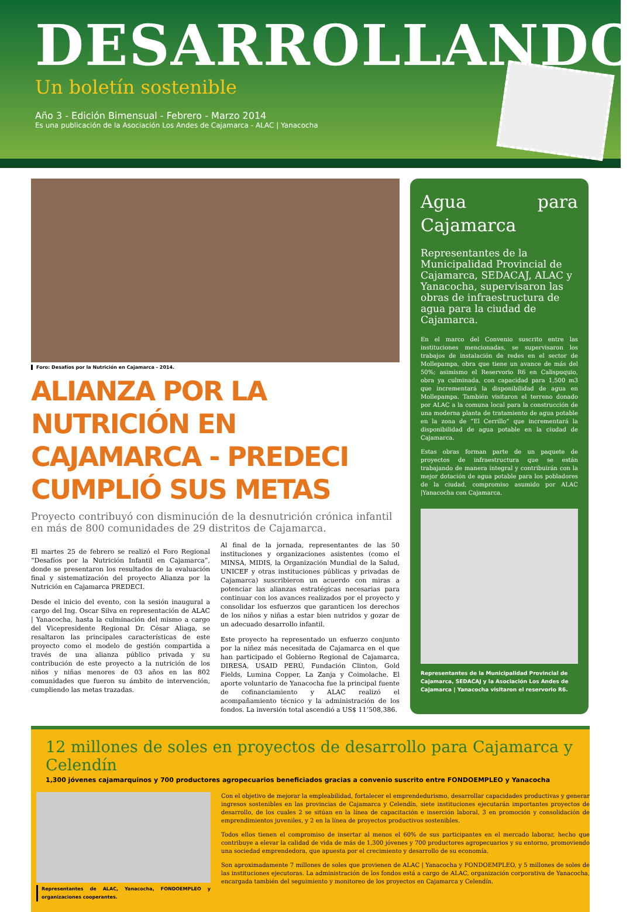DESARROLLANDO
Un boletín sostenible
Año 3 - Edición Bimensual - Febrero - Marzo 2014
Es una publicación de la Asociación Los Andes de Cajamarca - ALAC | Yanacocha
Foro: Desafíos por la Nutrición en Cajamarca - 2014.
ALIANZA POR LA NUTRICIÓN EN CAJAMARCA - PREDECI CUMPLIÓ SUS METAS
Proyecto contribuyó con disminución de la desnutrición crónica infantil en más de 800 comunidades de 29 distritos de Cajamarca.
El martes 25 de febrero se realizó el Foro Regional “Desafíos por la Nutrición Infantil en Cajamarca”, donde se presentaron los resultados de la evaluación final y sistematización del proyecto Alianza por la Nutrición en Cajamarca PREDECI.
Desde el inicio del evento, con la sesión inaugural a cargo del Ing. Oscar Silva en representación de ALAC | Yanacocha, hasta la culminación del mismo a cargo del Vicepresidente Regional Dr. César Aliaga, se resaltaron las principales características de este proyecto como el modelo de gestión compartida a través de una alianza público privada y su contribución de este proyecto a la nutrición de los niños y niñas menores de 03 años en las 802 comunidades que fueron su ámbito de intervención, cumpliendo las metas trazadas.
Al final de la jornada, representantes de las 50 instituciones y organizaciones asistentes (como el MINSA, MIDIS, la Organización Mundial de la Salud, UNICEF y otras instituciones públicas y privadas de Cajamarca) suscribieron un acuerdo con miras a potenciar las alianzas estratégicas necesarias para continuar con los avances realizados por el proyecto y consolidar los esfuerzos que garanticen los derechos de los niños y niñas a estar bien nutridos y gozar de un adecuado desarrollo infantil.
Este proyecto ha representado un esfuerzo conjunto por la niñez más necesitada de Cajamarca en el que han participado el Gobierno Regional de Cajamarca, DIRESA, USAID PERÚ, Fundación Clinton, Gold Fields, Lumina Copper, La Zanja y Coimolache. El aporte voluntario de Yanacocha fue la principal fuente de cofinanciamiento y ALAC realizó el acompañamiento técnico y la administración de los fondos. La inversión total ascendió a US$ 11’508,386.
Agua para Cajamarca
Representantes de la Municipalidad Provincial de Cajamarca, SEDACAJ, ALAC y Yanacocha, supervisaron las obras de infraestructura de agua para la ciudad de Cajamarca.
En el marco del Convenio suscrito entre las instituciones mencionadas, se supervisaron los trabajos de instalación de redes en el sector de Mollepampa, obra que tiene un avance de más del 50%; asimismo el Reservorio R6 en Calispuquio, obra ya culminada, con capacidad para 1,500 m3 que incrementará la disponibilidad de agua en Mollepampa. También visitaron el terreno donado por ALAC a la comuna local para la construcción de una moderna planta de tratamiento de agua potable en la zona de “El Cerrillo” que incrementará la disponibilidad de agua potable en la ciudad de Cajamarca.
Estas obras forman parte de un paquete de proyectos de infraestructura que se están trabajando de manera integral y contribuirán con la mejor dotación de agua potable para los pobladores de la ciudad, compromiso asumido por ALAC |Yanacocha con Cajamarca.
Representantes de la Municipalidad Provincial de Cajamarca, SEDACAJ y la Asociación Los Andes de Cajamarca | Yanacocha visitaron el reservorio R6.
12 millones de soles en proyectos de desarrollo para Cajamarca y Celendín
1,300 jóvenes cajamarquinos y 700 productores agropecuarios beneficiados gracias a convenio suscrito entre FONDOEMPLEO y Yanacocha
Representantes de ALAC, Yanacocha, FONDOEMPLEO y organizaciones cooperantes.
Con el objetivo de mejorar la empleabilidad, fortalecer el emprendedurismo, desarrollar capacidades productivas y generar ingresos sostenibles en las provincias de Cajamarca y Celendín, siete instituciones ejecutarán importantes proyectos de desarrollo, de los cuales 2 se sitúan en la línea de capacitación e inserción laboral, 3 en promoción y consolidación de emprendimientos juveniles, y 2 en la línea de proyectos productivos sostenibles.
Todos ellos tienen el compromiso de insertar al menos el 60% de sus participantes en el mercado laborar, hecho que contribuye a elevar la calidad de vida de más de 1,300 jóvenes y 700 productores agropecuarios y su entorno, promoviendo una sociedad emprendedora, que apuesta por el crecimiento y desarrollo de su economía.
Son aproximadamente 7 millones de soles que provienen de ALAC | Yanacocha y FONDOEMPLEO, y 5 millones de soles de las instituciones ejecutoras. La administración de los fondos está a cargo de ALAC, organización corporativa de Yanacocha, encargada también del seguimiento y monitoreo de los proyectos en Cajamarca y Celendín.